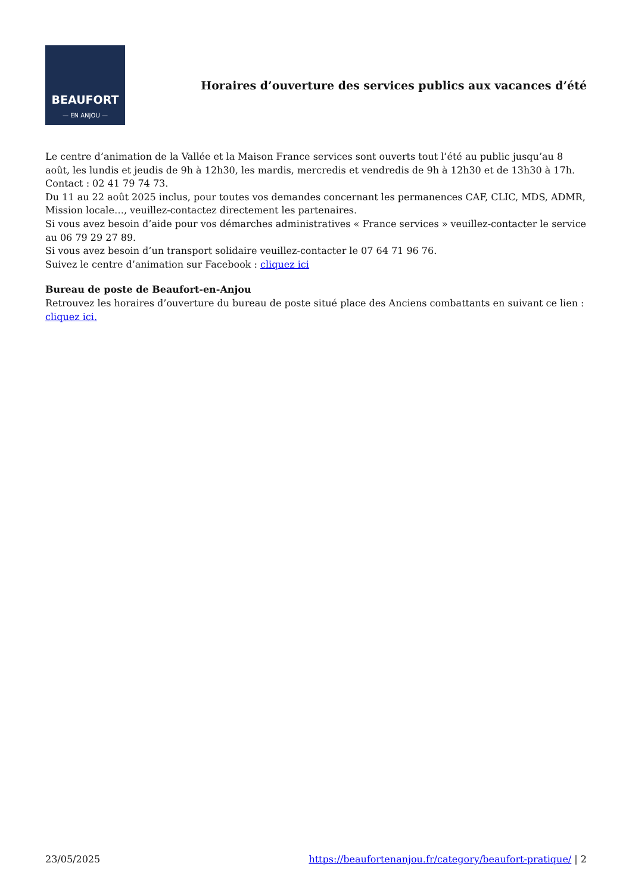BEAUFORT
— EN ANJOU —
Horaires d’ouverture des services publics aux vacances d’été
Le centre d’animation de la Vallée et la Maison France services sont ouverts tout l’été au public jusqu’au 8 août, les lundis et jeudis de 9h à 12h30, les mardis, mercredis et vendredis de 9h à 12h30 et de 13h30 à 17h. Contact : 02 41 79 74 73.
Du 11 au 22 août 2025 inclus, pour toutes vos demandes concernant les permanences CAF, CLIC, MDS, ADMR, Mission locale…, veuillez-contactez directement les partenaires.
Si vous avez besoin d’aide pour vos démarches administratives « France services » veuillez-contacter le service au 06 79 29 27 89.
Si vous avez besoin d’un transport solidaire veuillez-contacter le 07 64 71 96 76.
Suivez le centre d’animation sur Facebook : cliquez ici
Bureau de poste de Beaufort-en-Anjou
Retrouvez les horaires d’ouverture du bureau de poste situé place des Anciens combattants en suivant ce lien : cliquez ici.
23/05/2025 https://beaufortenanjou.fr/category/beaufort-pratique/ | 2